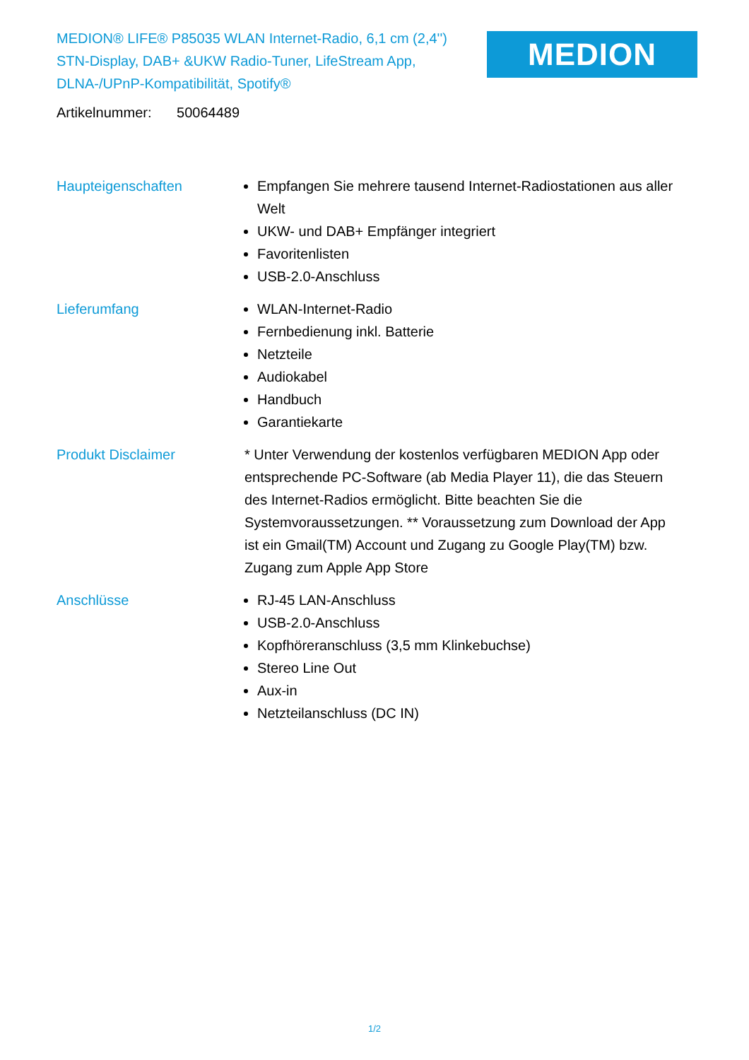MEDION® LIFE® P85035 WLAN Internet-Radio, 6,1 cm (2,4'') STN-Display, DAB+ &UKW Radio-Tuner, LifeStream App, DLNA-/UPnP-Kompatibilität, Spotify®
MEDION
Artikelnummer: 50064489
Haupteigenschaften Empfangen Sie mehrere tausend Internet-Radiostationen aus aller Welt
UKW- und DAB+ Empfänger integriert
Favoritenlisten
USB-2.0-Anschluss
Lieferumfang WLAN-Internet-Radio
Fernbedienung inkl. Batterie
Netzteile
Audiokabel
Handbuch
Garantiekarte
Produkt Disclaimer * Unter Verwendung der kostenlos verfügbaren MEDION App oder entsprechende PC-Software (ab Media Player 11), die das Steuern des Internet-Radios ermöglicht. Bitte beachten Sie die Systemvoraussetzungen. ** Voraussetzung zum Download der App ist ein Gmail(TM) Account und Zugang zu Google Play(TM) bzw. Zugang zum Apple App Store
Anschlüsse RJ-45 LAN-Anschluss
USB-2.0-Anschluss
Kopfhöreranschluss (3,5 mm Klinkebuchse)
Stereo Line Out
Aux-in
Netzteilanschluss (DC IN)
1/2